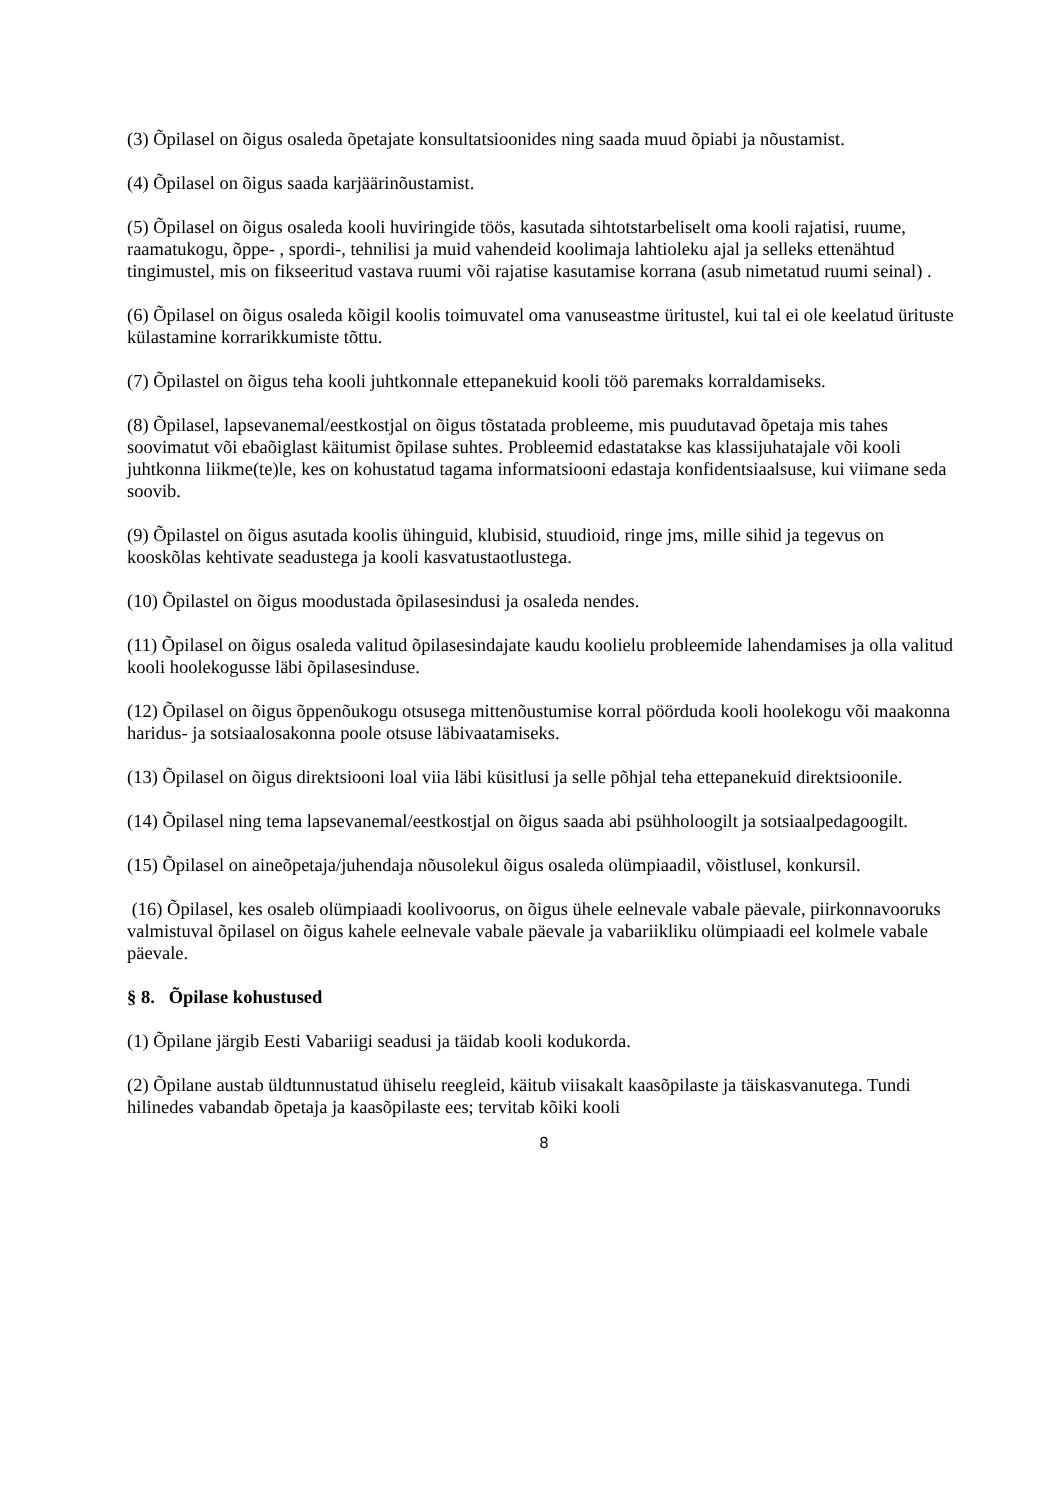(3) Õpilasel on õigus osaleda õpetajate konsultatsioonides ning saada muud õpiabi ja nõustamist.
(4) Õpilasel on õigus saada karjäärinõustamist.
(5) Õpilasel on õigus osaleda kooli huviringide töös, kasutada sihtotstarbeliselt oma kooli rajatisi, ruume, raamatukogu, õppe- , spordi-, tehnilisi ja muid vahendeid koolimaja lahtioleku ajal ja selleks ettenähtud tingimustel, mis on fikseeritud vastava ruumi või rajatise kasutamise korrana (asub nimetatud ruumi seinal) .
(6) Õpilasel on õigus osaleda kõigil koolis toimuvatel oma vanuseastme üritustel, kui tal ei ole keelatud ürituste külastamine korrarikkumiste tõttu.
(7) Õpilastel on õigus teha kooli juhtkonnale ettepanekuid kooli töö paremaks korraldamiseks.
(8) Õpilasel, lapsevanemal/eestkostjal on õigus tõstatada probleeme, mis puudutavad õpetaja mis tahes soovimatut või ebaõiglast käitumist õpilase suhtes. Probleemid edastatakse kas klassijuhatajale või kooli juhtkonna liikme(te)le, kes on kohustatud tagama informatsiooni edastaja konfidentsiaalsuse, kui viimane seda soovib.
(9) Õpilastel on õigus asutada koolis ühinguid, klubisid, stuudioid, ringe jms, mille sihid ja tegevus on kooskõlas kehtivate seadustega ja kooli kasvatustaotlustega.
(10) Õpilastel on õigus moodustada õpilasesindusi ja osaleda nendes.
(11) Õpilasel on õigus osaleda valitud õpilasesindajate kaudu koolielu probleemide lahendamises ja olla valitud kooli hoolekogusse läbi õpilasesinduse.
(12) Õpilasel on õigus õppenõukogu otsusega mittenõustumise korral pöörduda kooli hoolekogu või maakonna haridus- ja sotsiaalosakonna poole otsuse läbivaatamiseks.
(13) Õpilasel on õigus direktsiooni loal viia läbi küsitlusi ja selle põhjal teha ettepanekuid direktsioonile.
(14) Õpilasel ning tema lapsevanemal/eestkostjal on õigus saada abi psühholoogilt ja sotsiaalpedagoogilt.
(15) Õpilasel on aineõpetaja/juhendaja nõusolekul õigus osaleda olümpiaadil, võistlusel, konkursil.
(16) Õpilasel, kes osaleb olümpiaadi koolivoorus, on õigus ühele eelnevale vabale päevale, piirkonnavooruks valmistuval õpilasel on õigus kahele eelnevale vabale päevale ja vabariikliku olümpiaadi eel kolmele vabale päevale.
§ 8. Õpilase kohustused
(1) Õpilane järgib Eesti Vabariigi seadusi ja täidab kooli kodukorda.
(2) Õpilane austab üldtunnustatud ühiselu reegleid, käitub viisakalt kaasõpilaste ja täiskasvanutega. Tundi hilinedes vabandab õpetaja ja kaasõpilaste ees; tervitab kõiki kooli
8